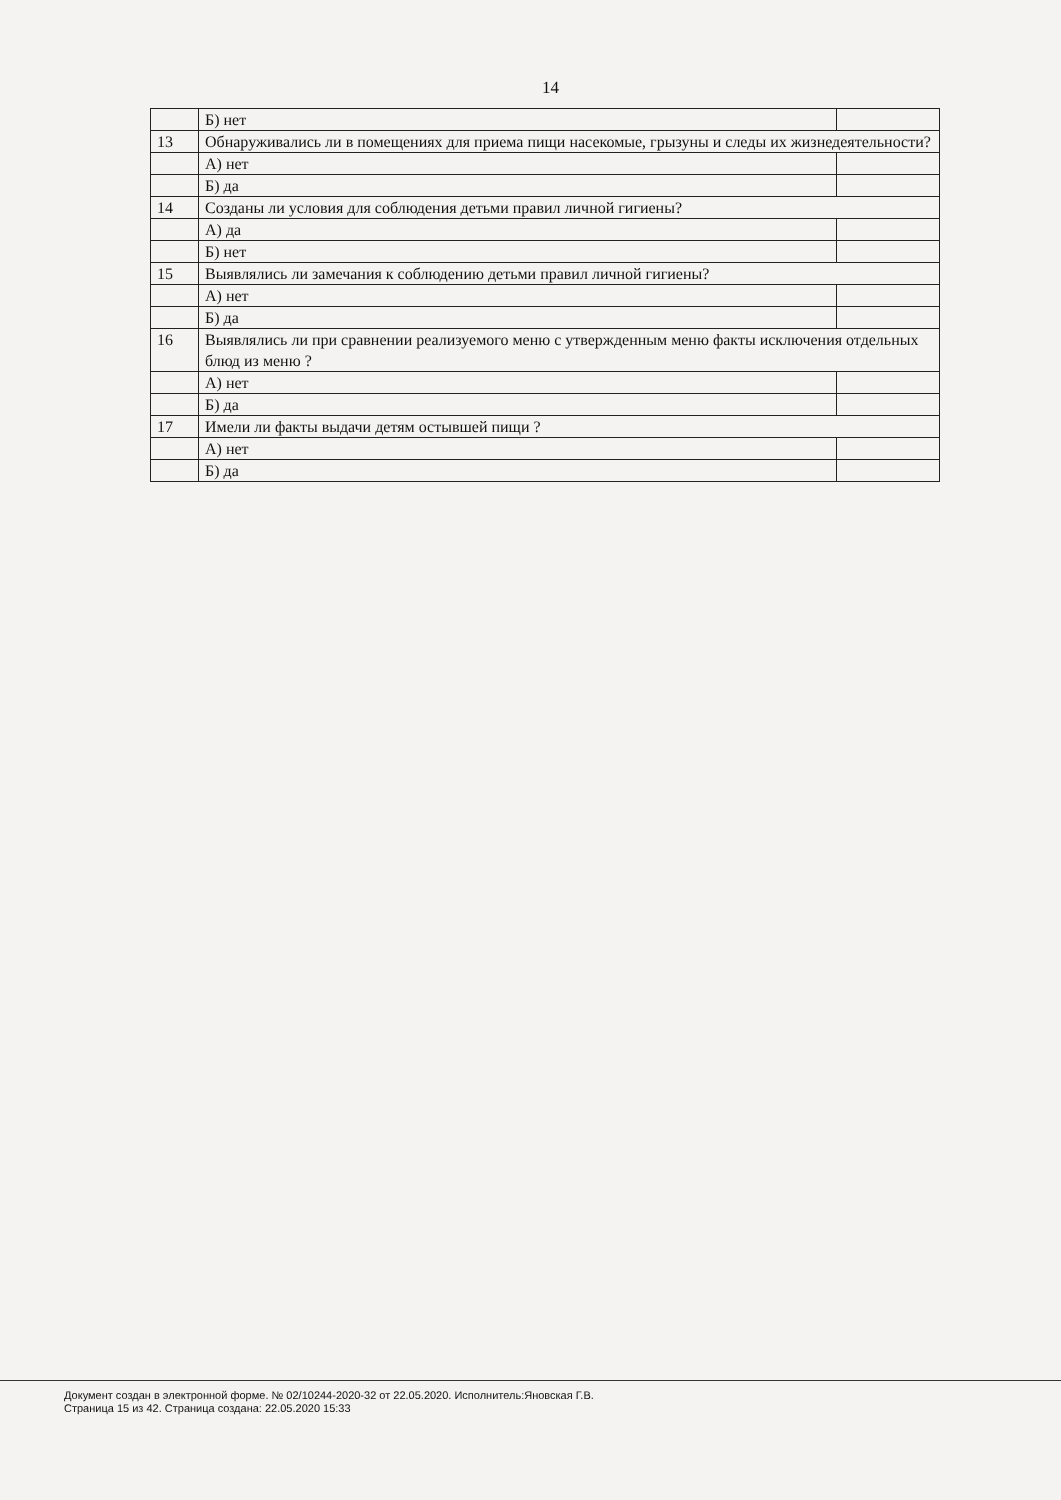14
| | Б) нет | |
| 13 | Обнаруживались ли в помещениях для приема пищи насекомые, грызуны и следы их жизнедеятельности? | |
| | А) нет | |
| | Б) да | |
| 14 | Созданы ли условия для соблюдения детьми правил личной гигиены? | |
| | А) да | |
| | Б) нет | |
| 15 | Выявлялись ли замечания к соблюдению детьми правил личной гигиены? | |
| | А) нет | |
| | Б) да | |
| 16 | Выявлялись ли при сравнении реализуемого меню с утвержденным меню факты исключения отдельных блюд из меню ? | |
| | А) нет | |
| | Б) да | |
| 17 | Имели ли факты выдачи детям остывшей пищи ? | |
| | А) нет | |
| | Б) да | |
Документ создан в электронной форме. № 02/10244-2020-32 от 22.05.2020. Исполнитель:Яновская Г.В.
Страница 15 из 42. Страница создана: 22.05.2020 15:33